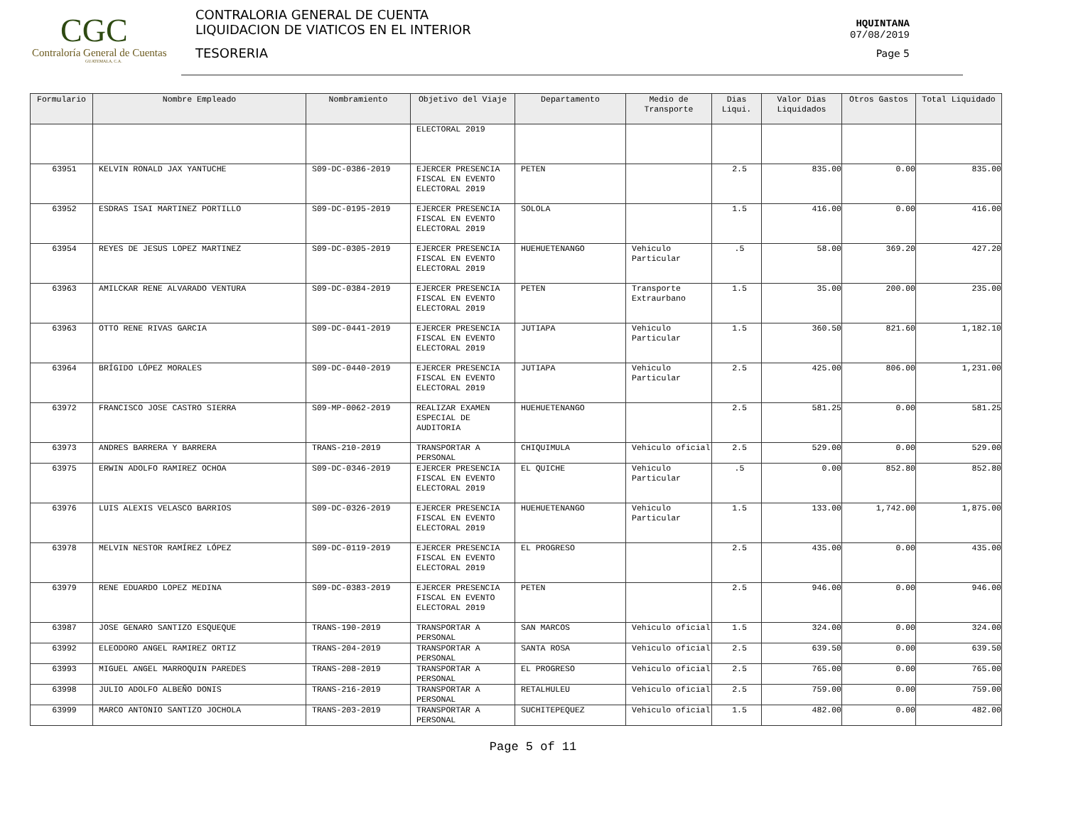CGC
Contraloría General de Cuentas
GUATEMALA, C.A.
CONTRALORIA GENERAL DE CUENTA
LIQUIDACION DE VIATICOS EN EL INTERIOR
TESORERIA
HQUINTANA
07/08/2019
Page 5
| Formulario | Nombre Empleado | Nombramiento | Objetivo del Viaje | Departamento | Medio de Transporte | Dias Liqui. | Valor Dias Liquidados | Otros Gastos | Total Liquidado |
| --- | --- | --- | --- | --- | --- | --- | --- | --- | --- |
| | | | ELECTORAL 2019 | | | | | | |
| 63951 | KELVIN RONALD JAX YANTUCHE | S09-DC-0386-2019 | EJERCER PRESENCIA FISCAL EN EVENTO ELECTORAL 2019 | PETEN | | 2.5 | 835.00 | 0.00 | 835.00 |
| 63952 | ESDRAS ISAI MARTINEZ PORTILLO | S09-DC-0195-2019 | EJERCER PRESENCIA FISCAL EN EVENTO ELECTORAL 2019 | SOLOLA | | 1.5 | 416.00 | 0.00 | 416.00 |
| 63954 | REYES DE JESUS LOPEZ MARTINEZ | S09-DC-0305-2019 | EJERCER PRESENCIA FISCAL EN EVENTO ELECTORAL 2019 | HUEHUETENANGO | Vehiculo Particular | .5 | 58.00 | 369.20 | 427.20 |
| 63963 | AMILCKAR RENE ALVARADO VENTURA | S09-DC-0384-2019 | EJERCER PRESENCIA FISCAL EN EVENTO ELECTORAL 2019 | PETEN | Transporte Extraurbano | 1.5 | 35.00 | 200.00 | 235.00 |
| 63963 | OTTO RENE RIVAS GARCIA | S09-DC-0441-2019 | EJERCER PRESENCIA FISCAL EN EVENTO ELECTORAL 2019 | JUTIAPA | Vehiculo Particular | 1.5 | 360.50 | 821.60 | 1,182.10 |
| 63964 | BRÍGIDO LÓPEZ MORALES | S09-DC-0440-2019 | EJERCER PRESENCIA FISCAL EN EVENTO ELECTORAL 2019 | JUTIAPA | Vehiculo Particular | 2.5 | 425.00 | 806.00 | 1,231.00 |
| 63972 | FRANCISCO JOSE CASTRO SIERRA | S09-MP-0062-2019 | REALIZAR EXAMEN ESPECIAL DE AUDITORIA | HUEHUETENANGO | | 2.5 | 581.25 | 0.00 | 581.25 |
| 63973 | ANDRES BARRERA Y BARRERA | TRANS-210-2019 | TRANSPORTAR A PERSONAL | CHIQUIMULA | Vehiculo oficial | 2.5 | 529.00 | 0.00 | 529.00 |
| 63975 | ERWIN ADOLFO RAMIREZ OCHOA | S09-DC-0346-2019 | EJERCER PRESENCIA FISCAL EN EVENTO ELECTORAL 2019 | EL QUICHE | Vehiculo Particular | .5 | 0.00 | 852.80 | 852.80 |
| 63976 | LUIS ALEXIS VELASCO BARRIOS | S09-DC-0326-2019 | EJERCER PRESENCIA FISCAL EN EVENTO ELECTORAL 2019 | HUEHUETENANGO | Vehiculo Particular | 1.5 | 133.00 | 1,742.00 | 1,875.00 |
| 63978 | MELVIN NESTOR RAMÍREZ LÓPEZ | S09-DC-0119-2019 | EJERCER PRESENCIA FISCAL EN EVENTO ELECTORAL 2019 | EL PROGRESO | | 2.5 | 435.00 | 0.00 | 435.00 |
| 63979 | RENE EDUARDO LOPEZ MEDINA | S09-DC-0383-2019 | EJERCER PRESENCIA FISCAL EN EVENTO ELECTORAL 2019 | PETEN | | 2.5 | 946.00 | 0.00 | 946.00 |
| 63987 | JOSE GENARO SANTIZO ESQUEQUE | TRANS-190-2019 | TRANSPORTAR A PERSONAL | SAN MARCOS | Vehiculo oficial | 1.5 | 324.00 | 0.00 | 324.00 |
| 63992 | ELEODORO ANGEL RAMIREZ ORTIZ | TRANS-204-2019 | TRANSPORTAR A PERSONAL | SANTA ROSA | Vehiculo oficial | 2.5 | 639.50 | 0.00 | 639.50 |
| 63993 | MIGUEL ANGEL MARROQUIN PAREDES | TRANS-208-2019 | TRANSPORTAR A PERSONAL | EL PROGRESO | Vehiculo oficial | 2.5 | 765.00 | 0.00 | 765.00 |
| 63998 | JULIO ADOLFO ALBEÑO DONIS | TRANS-216-2019 | TRANSPORTAR A PERSONAL | RETALHULEU | Vehiculo oficial | 2.5 | 759.00 | 0.00 | 759.00 |
| 63999 | MARCO ANTONIO SANTIZO JOCHOLA | TRANS-203-2019 | TRANSPORTAR A PERSONAL | SUCHITEPEQUEZ | Vehiculo oficial | 1.5 | 482.00 | 0.00 | 482.00 |
Page 5 of 11